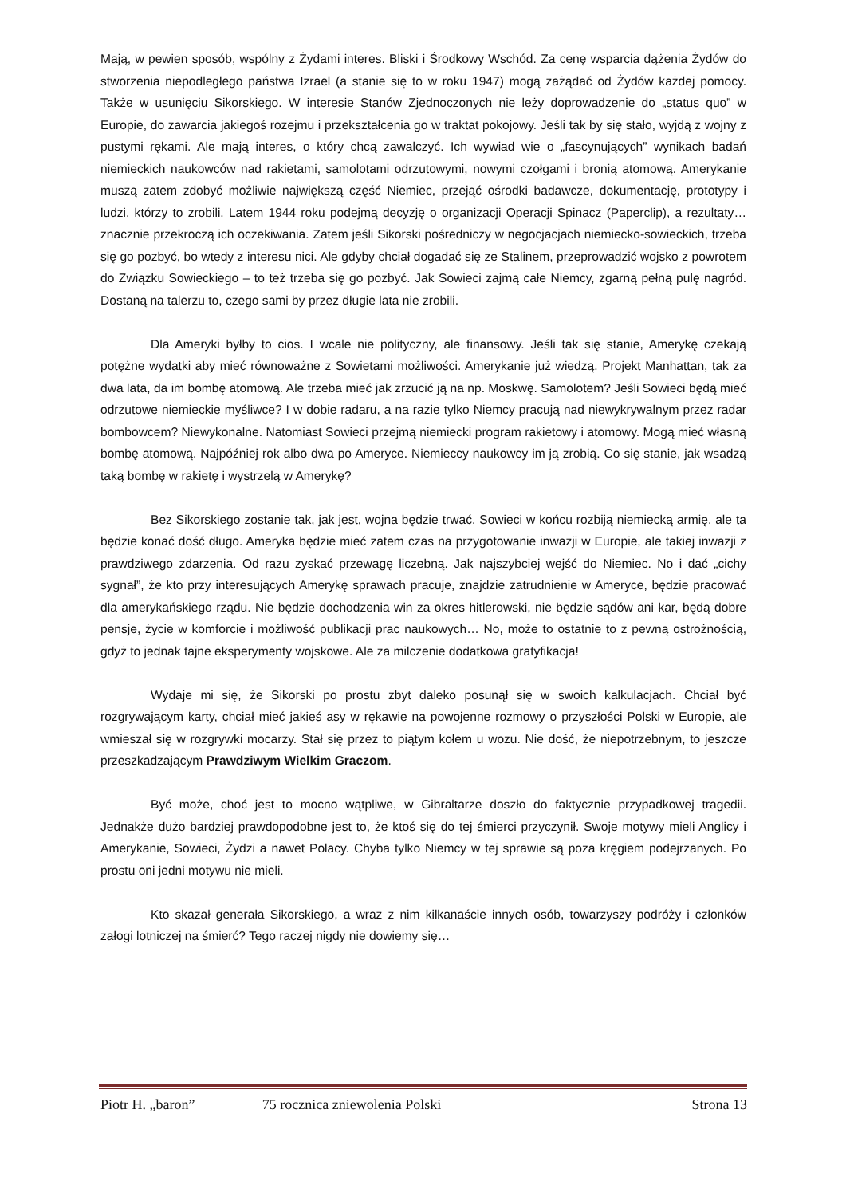Mają, w pewien sposób, wspólny z Żydami interes. Bliski i Środkowy Wschód. Za cenę wsparcia dążenia Żydów do stworzenia niepodległego państwa Izrael (a stanie się to w roku 1947) mogą zażądać od Żydów każdej pomocy. Także w usunięciu Sikorskiego. W interesie Stanów Zjednoczonych nie leży doprowadzenie do „status quo” w Europie, do zawarcia jakiegoś rozejmu i przekształcenia go w traktat pokojowy. Jeśli tak by się stało, wyjdą z wojny z pustymi rękami. Ale mają interes, o który chcą zawalczyć. Ich wywiad wie o „fascynujących” wynikach badań niemieckich naukowców nad rakietami, samolotami odrzutowymi, nowymi czołgami i bronią atomową. Amerykanie muszą zatem zdobyć możliwie największą część Niemiec, przejąć ośrodki badawcze, dokumentację, prototypy i ludzi, którzy to zrobili. Latem 1944 roku podejmą decyzję o organizacji Operacji Spinacz (Paperclip), a rezultaty… znacznie przekroczą ich oczekiwania. Zatem jeśli Sikorski pośredniczy w negocjacjach niemiecko-sowieckich, trzeba się go pozbyć, bo wtedy z interesu nici. Ale gdyby chciał dogadać się ze Stalinem, przeprowadzić wojsko z powrotem do Związku Sowieckiego – to też trzeba się go pozbyć. Jak Sowieci zajmą całe Niemcy, zgarną pełną pulę nagród. Dostaną na talerzu to, czego sami by przez długie lata nie zrobili.
Dla Ameryki byłby to cios. I wcale nie polityczny, ale finansowy. Jeśli tak się stanie, Amerykę czekają potężne wydatki aby mieć równoważne z Sowietami możliwości. Amerykanie już wiedzą. Projekt Manhattan, tak za dwa lata, da im bombę atomową. Ale trzeba mieć jak zrzucić ją na np. Moskwę. Samolotem? Jeśli Sowieci będą mieć odrzutowe niemieckie myśliwce? I w dobie radaru, a na razie tylko Niemcy pracują nad niewykrywalnym przez radar bombowcem? Niewykonalne. Natomiast Sowieci przejmą niemiecki program rakietowy i atomowy. Mogą mieć własną bombę atomową. Najpóźniej rok albo dwa po Ameryce. Niemieccy naukowcy im ją zrobią. Co się stanie, jak wsadzą taką bombę w rakietę i wystrzelą w Amerykę?
Bez Sikorskiego zostanie tak, jak jest, wojna będzie trwać. Sowieci w końcu rozbiją niemiecką armię, ale ta będzie konać dość długo. Ameryka będzie mieć zatem czas na przygotowanie inwazji w Europie, ale takiej inwazji z prawdziwego zdarzenia. Od razu zyskać przewagę liczebną. Jak najszybciej wejść do Niemiec. No i dać „cichy sygnał”, że kto przy interesujących Amerykę sprawach pracuje, znajdzie zatrudnienie w Ameryce, będzie pracować dla amerykańskiego rządu. Nie będzie dochodzenia win za okres hitlerowski, nie będzie sądów ani kar, będą dobre pensje, życie w komforcie i możliwość publikacji prac naukowych… No, może to ostatnie to z pewną ostrożnością, gdyż to jednak tajne eksperymenty wojskowe. Ale za milczenie dodatkowa gratyfikacja!
Wydaje mi się, że Sikorski po prostu zbyt daleko posunął się w swoich kalkulacjach. Chciał być rozgrywającym karty, chciał mieć jakieś asy w rękawie na powojenne rozmowy o przyszłości Polski w Europie, ale wmieszał się w rozgrywki mocarzy. Stał się przez to piątym kołem u wozu. Nie dość, że niepotrzebnym, to jeszcze przeszkadzającym Prawdziwym Wielkim Graczom.
Być może, choć jest to mocno wątpliwe, w Gibraltarze doszło do faktycznie przypadkowej tragedii. Jednakże dużo bardziej prawdopodobne jest to, że ktoś się do tej śmierci przyczynił. Swoje motywy mieli Anglicy i Amerykanie, Sowieci, Żydzi a nawet Polacy. Chyba tylko Niemcy w tej sprawie są poza kręgiem podejrzanych. Po prostu oni jedni motywu nie mieli.
Kto skazał generała Sikorskiego, a wraz z nim kilkanaście innych osób, towarzyszy podróży i członków załogi lotniczej na śmierć? Tego raczej nigdy nie dowiemy się…
Piotr H. „baron” 75 rocznica zniewolenia Polski Strona 13